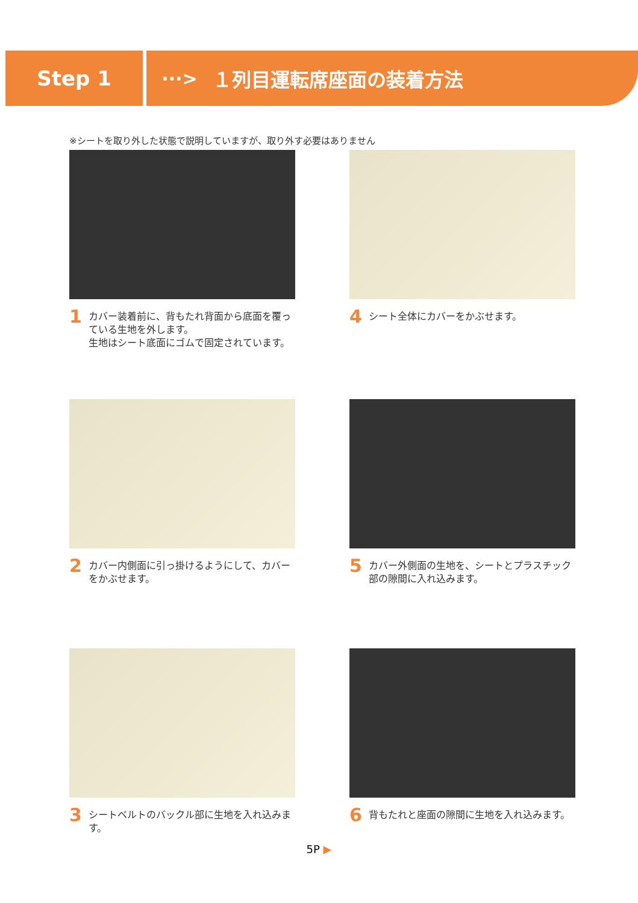Step 1
···> １列目運転席座面の装着方法
※シートを取り外した状態で説明していますが、取り外す必要はありません
1
カバー装着前に、背もたれ背面から底面を覆っている生地を外します。
生地はシート底面にゴムで固定されています。
4
シート全体にカバーをかぶせます。
2
カバー内側面に引っ掛けるようにして、カバーをかぶせます。
5
カバー外側面の生地を、シートとプラスチック部の隙間に入れ込みます。
3
シートベルトのバックル部に生地を入れ込みます。
6
背もたれと座面の隙間に生地を入れ込みます。
5P ▶